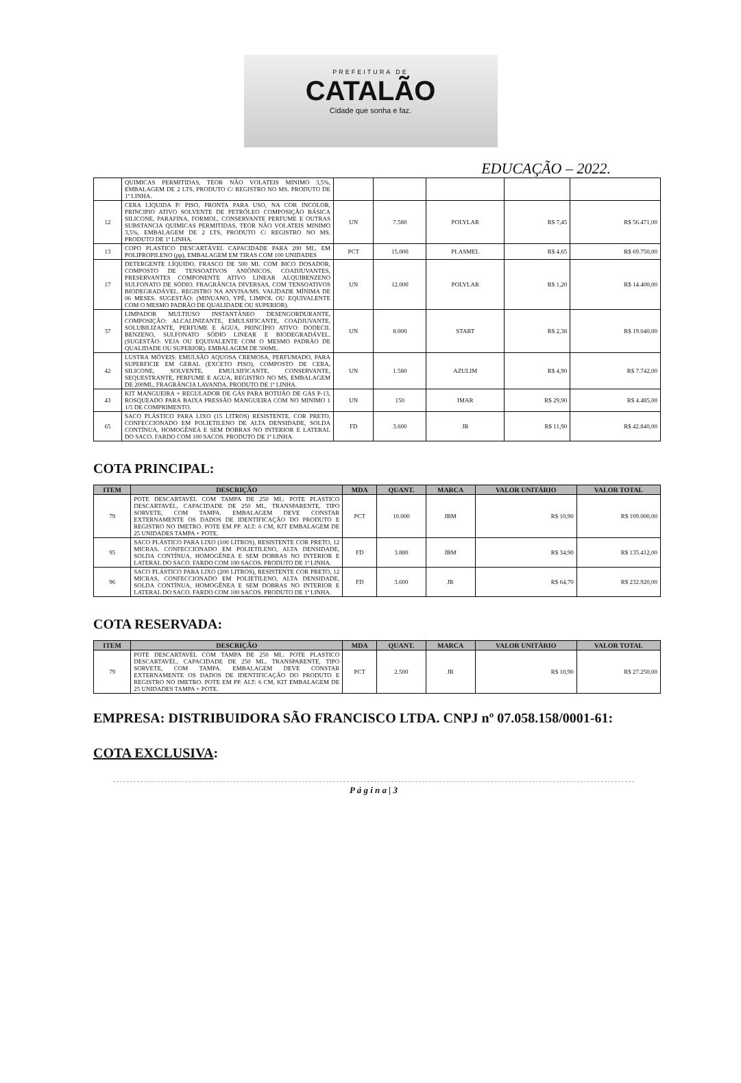PREFEITURA DE
CATALÃO
Cidade que sonha e faz.
EDUCAÇÃO – 2022.
| | QUIMICAS PERMITIDAS, TEOR NÃO VOLATEIS MINIMO 3,5%, EMBALAGEM DE 2 LTS, PRODUTO C/ REGISTRO NO MS. PRODUTO DE 1ª LINHA. | | | | | |
| 12 | CERA LIQUIDA P/ PISO, PRONTA PARA USO, NA COR INCOLOR, PRINCIPIO ATIVO SOLVENTE DE PETRÓLEO COMPOSIÇÃO BÁSICA SILICONE, PARAFINA, FORMOL, CONSERVANTE PERFUME E OUTRAS SUBSTANCIA QUIMICAS PERMITIDAS, TEOR NÃO VOLATEIS MINIMO 3,5%, EMBALAGEM DE 2 LTS, PRODUTO C/ REGISTRO NO MS. PRODUTO DE 1ª LINHA. | UN | 7.580 | POLYLAR | R$ 7,45 | R$ 56.471,00 |
| 13 | COPO PLASTICO DESCARTÁVEL CAPACIDADE PARA 200 ML, EM POLIPROPILENO (pp), EMBALAGEM EM TIRAS COM 100 UNIDADES | PCT | 15.000 | PLASMEL | R$ 4,65 | R$ 69.750,00 |
| 17 | DETERGENTE LÍQUIDO, FRASCO DE 500 ML COM BICO DOSADOR, COMPOSTO DE TENSOATIVOS ANIÔNICOS, COADJUVANTES, PRESERVANTES COMPONENTE ATIVO LINEAR ALQUIBENZENO SULFONATO DE SÓDIO. FRAGRÂNCIA DIVERSAS, COM TENSOATIVOS BIODEGRADÁVEL. REGISTRO NA ANVISA/MS. VALIDADE MÍNIMA DE 06 MESES. SUGESTÃO: (MINUANO, YPÊ, LIMPOL OU EQUIVALENTE COM O MESMO PADRÃO DE QUALIDADE OU SUPERIOR). | UN | 12.000 | POLYLAR | R$ 1,20 | R$ 14.400,00 |
| 37 | LIMPADOR MULTIUSO INSTANTÂNEO DESENGORDURANTE, COMPOSIÇÃO: ALCALINIZANTE, EMULSIFICANTE, COADJUVANTE, SOLUBILIZANTE, PERFUME E ÁGUA, PRINCÍPIO ATIVO: DODECIL BENZENO, SULFONATO SÓDIO LINEAR E BIODEGRADÁVEL. (SUGESTÃO: VEJA OU EQUIVALENTE COM O MESMO PADRÃO DE QUALIDADE OU SUPERIOR). EMBALAGEM DE 500ML. | UN | 8.000 | START | R$ 2,38 | R$ 19.040,00 |
| 42 | LUSTRA MÓVEIS: EMULSÃO AQUOSA CREMOSA, PERFUMADO, PARA SUPERFICIE EM GERAL (EXCETO PISO), COMPOSTO DE CERA, SILICONE, SOLVENTE, EMULSIFICANTE, CONSERVANTE, SEQUESTRANTE, PERFUME E AGUA, REGISTRO NO MS, EMBALAGEM DE 200ML, FRAGRÂNCIA LAVANDA. PRODUTO DE 1ª LINHA. | UN | 1.580 | AZULIM | R$ 4,90 | R$ 7.742,00 |
| 43 | KIT MANGUEIRA + REGULADOR DE GÁS PARA BOTIJÃO DE GÁS P-13, ROSQUEADO PARA BAIXA PRESSÃO MANGUEIRA COM NO MINIMO 1 1/5 DE COMPRIMENTO. | UN | 150 | IMAR | R$ 29,90 | R$ 4.485,00 |
| 65 | SACO PLÁSTICO PARA LIXO (15 LITROS) RESISTENTE, COR PRETO, CONFECCIONADO EM POLIETILENO DE ALTA DENSIDADE, SOLDA CONTÍNUA, HOMOGÊNEA E SEM DOBRAS NO INTERIOR E LATERAL DO SACO. FARDO COM 100 SACOS. PRODUTO DE 1ª LINHA. | FD | 3.600 | JR | R$ 11,90 | R$ 42.840,00 |
COTA PRINCIPAL:
| ITEM | DESCRIÇÃO | MDA | QUANT. | MARCA | VALOR UNITÁRIO | VALOR TOTAL |
| --- | --- | --- | --- | --- | --- | --- |
| 79 | POTE DESCARTAVÉL COM TAMPA DE 250 ML: POTE PLASTICO DESCARTAVÉL, CAPACIDADE DE 250 ML, TRANSPARENTE, TIPO SORVETE, COM TAMPA. EMBALAGEM DEVE CONSTAR EXTERNAMENTE OS DADOS DE IDENTIFICAÇÃO DO PRODUTO E REGISTRO NO IMETRO. POTE EM PP. ALT: 6 CM, KIT EMBALAGEM DE 25 UNIDADES TAMPA + POTE. | PCT | 10.000 | JBM | R$ 10,90 | R$ 109.000,00 |
| 95 | SACO PLÁSTICO PARA LIXO (100 LITROS), RESISTENTE COR PRETO, 12 MICRAS, CONFECCIONADO EM POLIETILENO, ALTA DENSIDADE, SOLDA CONTÍNUA, HOMOGÊNEA E SEM DOBRAS NO INTERIOR E LATERAL DO SACO. FARDO COM 100 SACOS. PRODUTO DE 1ª LINHA. | FD | 3.880 | JBM | R$ 34,90 | R$ 135.412,00 |
| 96 | SACO PLÁSTICO PARA LIXO (200 LITROS), RESISTENTE COR PRETO, 12 MICRAS, CONFECCIONADO EM POLIETILENO, ALTA DENSIDADE, SOLDA CONTÍNUA, HOMOGÊNEA E SEM DOBRAS NO INTERIOR E LATERAL DO SACO. FARDO COM 100 SACOS. PRODUTO DE 1ª LINHA. | FD | 3.600 | JR | R$ 64,70 | R$ 232.920,00 |
COTA RESERVADA:
| ITEM | DESCRIÇÃO | MDA | QUANT. | MARCA | VALOR UNITÁRIO | VALOR TOTAL |
| --- | --- | --- | --- | --- | --- | --- |
| 79 | POTE DESCARTAVÉL COM TAMPA DE 250 ML: POTE PLASTICO DESCARTAVÉL, CAPACIDADE DE 250 ML, TRANSPARENTE, TIPO SORVETE, COM TAMPA. EMBALAGEM DEVE CONSTAR EXTERNAMENTE OS DADOS DE IDENTIFICAÇÃO DO PRODUTO E REGISTRO NO IMETRO. POTE EM PP. ALT: 6 CM, KIT EMBALAGEM DE 25 UNIDADES TAMPA + POTE. | PCT | 2.500 | JR | R$ 10,90 | R$ 27.250,00 |
EMPRESA: DISTRIBUIDORA SÃO FRANCISCO LTDA. CNPJ nº 07.058.158/0001-61:
COTA EXCLUSIVA:
P á g i n a | 3